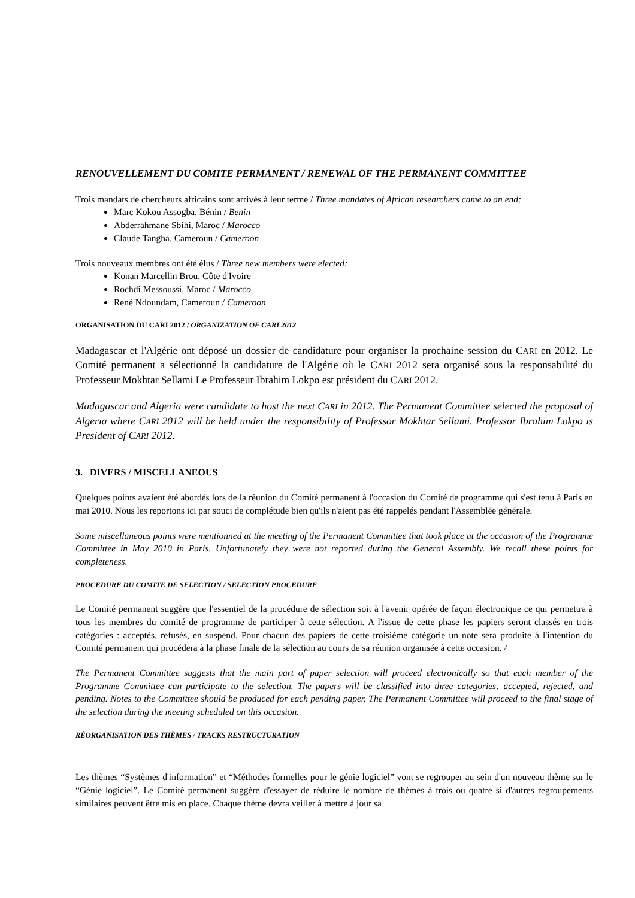RENOUVELLEMENT DU COMITE PERMANENT / RENEWAL OF THE PERMANENT COMMITTEE
Trois mandats de chercheurs africains sont arrivés à leur terme / Three mandates of African researchers came to an end:
Marc Kokou Assogba, Bénin / Benin
Abderrahmane Sbihi, Maroc / Marocco
Claude Tangha, Cameroun / Cameroon
Trois nouveaux membres ont été élus / Three new members were elected:
Konan Marcellin Brou, Côte d'Ivoire
Rochdi Messoussi, Maroc / Marocco
René Ndoundam, Cameroun / Cameroon
ORGANISATION DU CARI 2012 / ORGANIZATION OF CARI 2012
Madagascar et l'Algérie ont déposé un dossier de candidature pour organiser la prochaine session du CARI en 2012. Le Comité permanent a sélectionné la candidature de l'Algérie où le CARI 2012 sera organisé sous la responsabilité du Professeur Mokhtar Sellami Le Professeur Ibrahim Lokpo est président du CARI 2012.
Madagascar and Algeria were candidate to host the next CARI in 2012. The Permanent Committee selected the proposal of Algeria where CARI 2012 will be held under the responsibility of Professor Mokhtar Sellami. Professor Ibrahim Lokpo is President of CARI 2012.
3. DIVERS / MISCELLANEOUS
Quelques points avaient été abordés lors de la réunion du Comité permanent à l'occasion du Comité de programme qui s'est tenu à Paris en mai 2010. Nous les reportons ici par souci de complétude bien qu'ils n'aient pas été rappelés pendant l'Assemblée générale.
Some miscellaneous points were mentionned at the meeting of the Permanent Committee that took place at the occasion of the Programme Committee in May 2010 in Paris. Unfortunately they were not reported during the General Assembly. We recall these points for completeness.
PROCEDURE DU COMITE DE SELECTION / SELECTION PROCEDURE
Le Comité permanent suggère que l'essentiel de la procédure de sélection soit à l'avenir opérée de façon électronique ce qui permettra à tous les membres du comité de programme de participer à cette sélection. A l'issue de cette phase les papiers seront classés en trois catégories : acceptés, refusés, en suspend. Pour chacun des papiers de cette troisième catégorie un note sera produite à l'intention du Comité permanent qui procédera à la phase finale de la sélection au cours de sa réunion organisée à cette occasion. /
The Permanent Committee suggests that the main part of paper selection will proceed electronically so that each member of the Programme Committee can participate to the selection. The papers will be classified into three categories: accepted, rejected, and pending. Notes to the Committee should be produced for each pending paper. The Permanent Committee will proceed to the final stage of the selection during the meeting scheduled on this occasion.
RÉORGANISATION DES THÈMES / TRACKS RESTRUCTURATION
Les thèmes “Systèmes d'information” et “Méthodes formelles pour le génie logiciel” vont se regrouper au sein d'un nouveau thème sur le “Génie logiciel”. Le Comité permanent suggère d'essayer de réduire le nombre de thèmes à trois ou quatre si d'autres regroupements similaires peuvent être mis en place. Chaque thème devra veiller à mettre à jour sa